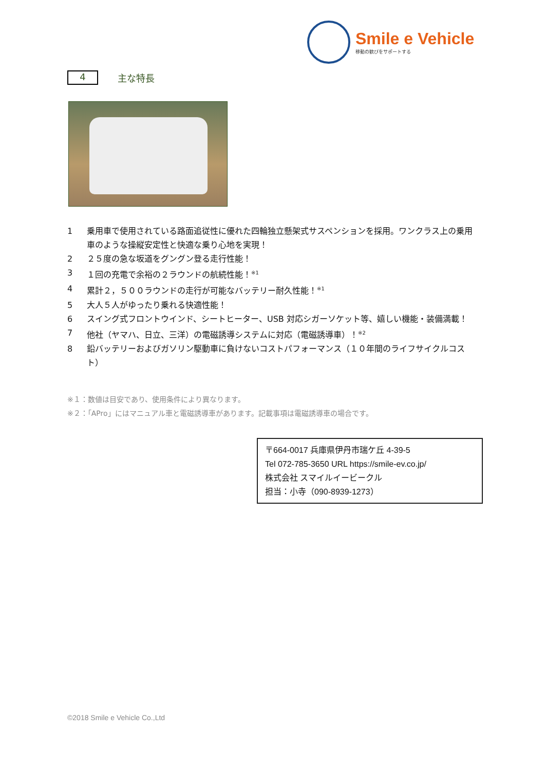Smile e Vehicle
移動の歓びをサポートする
4
主な特長
1 乗用車で使用されている路面追従性に優れた四輪独立懸架式サスペンションを採用。ワンクラス上の乗用車のような操縦安定性と快適な乗り心地を実現！
2 ２５度の急な坂道をグングン登る走行性能！
3 １回の充電で余裕の２ラウンドの航続性能！<sup>※1</sup>
4 累計２，５００ラウンドの走行が可能なバッテリー耐久性能！<sup>※1</sup>
5 大人５人がゆったり乗れる快適性能！
6 スイング式フロントウインド、シートヒーター、USB 対応シガーソケット等、嬉しい機能・装備満載！
7 他社（ヤマハ、日立、三洋）の電磁誘導システムに対応（電磁誘導車）！<sup>※2</sup>
8 鉛バッテリーおよびガソリン駆動車に負けないコストパフォーマンス（１０年間のライフサイクルコスト）
※１：数値は目安であり、使用条件により異なります。
※２：「APro」にはマニュアル車と電磁誘導車があります。記載事項は電磁誘導車の場合です。
〒664-0017 兵庫県伊丹市瑞ケ丘 4-39-5
Tel 072-785-3650 URL https://smile-ev.co.jp/
株式会社 スマイルイービークル
担当：小寺（090-8939-1273）
©2018 Smile e Vehicle Co.,Ltd